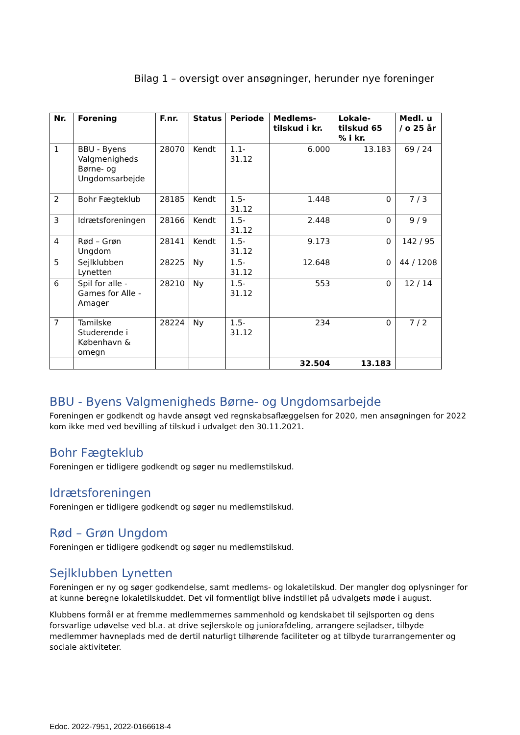Bilag 1 – oversigt over ansøgninger, herunder nye foreninger
| Nr. | Forening | F.nr. | Status | Periode | Medlems-tilskud i kr. | Lokale-tilskud 65 % i kr. | Medl. u / o 25 år |
| --- | --- | --- | --- | --- | --- | --- | --- |
| 1 | BBU - Byens Valgmenigheds Børne- og Ungdomsarbejde | 28070 | Kendt | 1.1-31.12 | 6.000 | 13.183 | 69 / 24 |
| 2 | Bohr Fægteklub | 28185 | Kendt | 1.5-31.12 | 1.448 | 0 | 7 / 3 |
| 3 | Idrætsforeningen | 28166 | Kendt | 1.5-31.12 | 2.448 | 0 | 9 / 9 |
| 4 | Rød – Grøn Ungdom | 28141 | Kendt | 1.5-31.12 | 9.173 | 0 | 142 / 95 |
| 5 | Sejlklubben Lynetten | 28225 | Ny | 1.5-31.12 | 12.648 | 0 | 44 / 1208 |
| 6 | Spil for alle - Games for Alle - Amager | 28210 | Ny | 1.5-31.12 | 553 | 0 | 12 / 14 |
| 7 | Tamilske Studerende i København & omegn | 28224 | Ny | 1.5-31.12 | 234 | 0 | 7 / 2 |
| | | | | | 32.504 | 13.183 | |
BBU - Byens Valgmenigheds Børne- og Ungdomsarbejde
Foreningen er godkendt og havde ansøgt ved regnskabsaflæggelsen for 2020, men ansøgningen for 2022 kom ikke med ved bevilling af tilskud i udvalget den 30.11.2021.
Bohr Fægteklub
Foreningen er tidligere godkendt og søger nu medlemstilskud.
Idrætsforeningen
Foreningen er tidligere godkendt og søger nu medlemstilskud.
Rød – Grøn Ungdom
Foreningen er tidligere godkendt og søger nu medlemstilskud.
Sejlklubben Lynetten
Foreningen er ny og søger godkendelse, samt medlems- og lokaletilskud. Der mangler dog oplysninger for at kunne beregne lokaletilskuddet. Det vil formentligt blive indstillet på udvalgets møde i august.
Klubbens formål er at fremme medlemmernes sammenhold og kendskabet til sejlsporten og dens forsvarlige udøvelse ved bl.a. at drive sejlerskole og juniorafdeling, arrangere sejladser, tilbyde medlemmer havneplads med de dertil naturligt tilhørende faciliteter og at tilbyde turarrangementer og sociale aktiviteter.
Edoc. 2022-7951, 2022-0166618-4